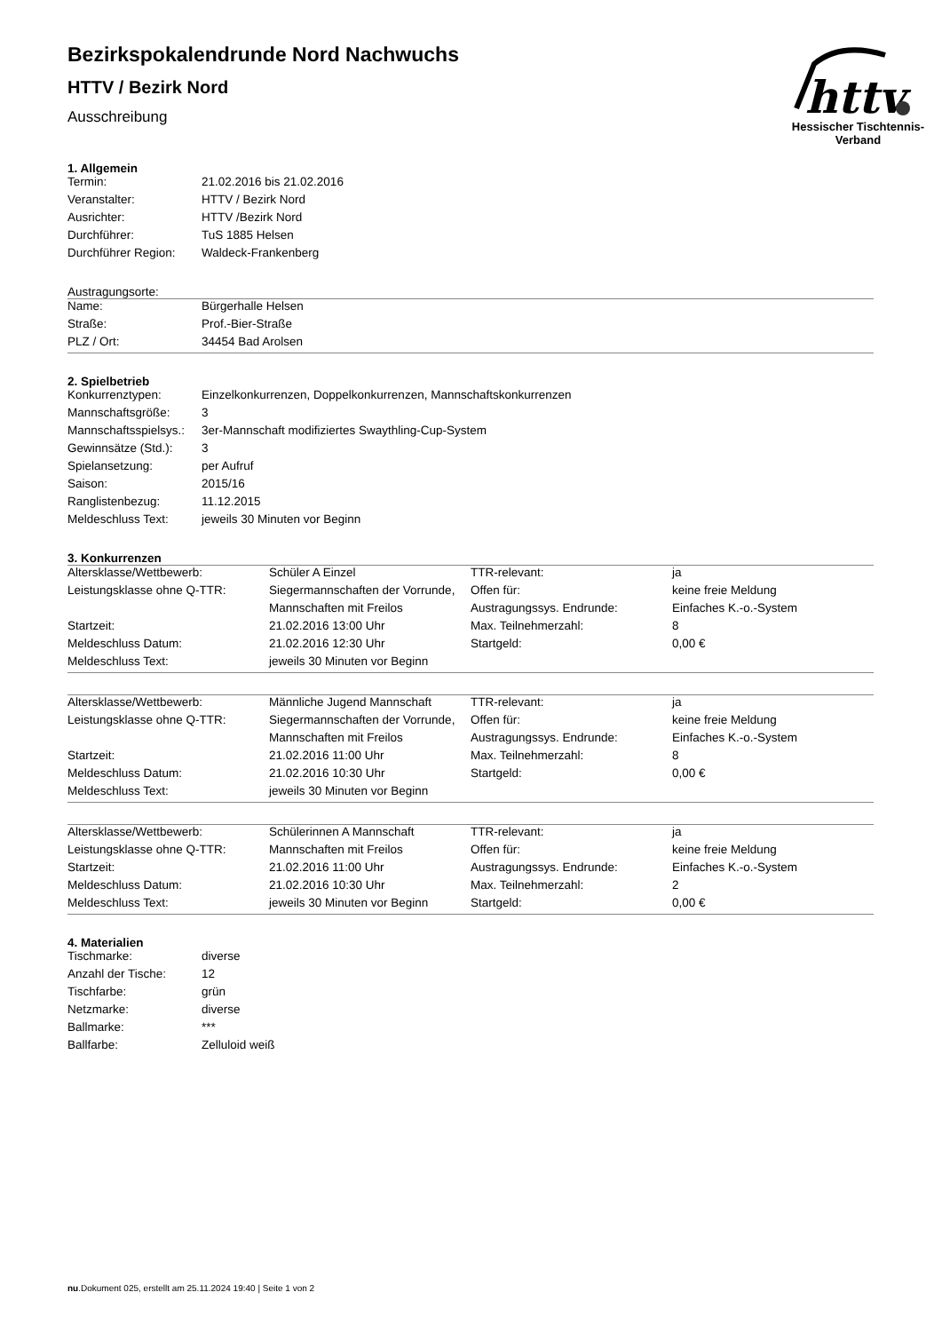httv
Hessischer Tischtennis-Verband
Bezirkspokalendrunde Nord Nachwuchs
HTTV / Bezirk Nord
Ausschreibung
1. Allgemein
| Termin: | 21.02.2016 bis 21.02.2016 |
| Veranstalter: | HTTV / Bezirk Nord |
| Ausrichter: | HTTV /Bezirk Nord |
| Durchführer: | TuS 1885 Helsen |
| Durchführer Region: | Waldeck-Frankenberg |
Austragungsorte:
| Name: | Bürgerhalle Helsen |
| Straße: | Prof.-Bier-Straße |
| PLZ / Ort: | 34454 Bad Arolsen |
2. Spielbetrieb
| Konkurrenztypen: | Einzelkonkurrenzen, Doppelkonkurrenzen, Mannschaftskonkurrenzen |
| Mannschaftsgröße: | 3 |
| Mannschaftsspielsys.: | 3er-Mannschaft modifiziertes Swaythling-Cup-System |
| Gewinnsätze (Std.): | 3 |
| Spielansetzung: | per Aufruf |
| Saison: | 2015/16 |
| Ranglistenbezug: | 11.12.2015 |
| Meldeschluss Text: | jeweils 30 Minuten vor Beginn |
3. Konkurrenzen
| Altersklasse/Wettbewerb: | Schüler A Einzel | TTR-relevant: | ja |
| Leistungsklasse ohne Q-TTR: | Siegermannschaften der Vorrunde, | Offen für: | keine freie Meldung |
| | Mannschaften mit Freilos | Austragungssys. Endrunde: | Einfaches K.-o.-System |
| Startzeit: | 21.02.2016 13:00 Uhr | Max. Teilnehmerzahl: | 8 |
| Meldeschluss Datum: | 21.02.2016 12:30 Uhr | Startgeld: | 0,00 € |
| Meldeschluss Text: | jeweils 30 Minuten vor Beginn | | |
| Altersklasse/Wettbewerb: | Männliche Jugend Mannschaft | TTR-relevant: | ja |
| Leistungsklasse ohne Q-TTR: | Siegermannschaften der Vorrunde, | Offen für: | keine freie Meldung |
| | Mannschaften mit Freilos | Austragungssys. Endrunde: | Einfaches K.-o.-System |
| Startzeit: | 21.02.2016 11:00 Uhr | Max. Teilnehmerzahl: | 8 |
| Meldeschluss Datum: | 21.02.2016 10:30 Uhr | Startgeld: | 0,00 € |
| Meldeschluss Text: | jeweils 30 Minuten vor Beginn | | |
| Altersklasse/Wettbewerb: | Schülerinnen A Mannschaft | TTR-relevant: | ja |
| Leistungsklasse ohne Q-TTR: | Mannschaften mit Freilos | Offen für: | keine freie Meldung |
| Startzeit: | 21.02.2016 11:00 Uhr | Austragungssys. Endrunde: | Einfaches K.-o.-System |
| Meldeschluss Datum: | 21.02.2016 10:30 Uhr | Max. Teilnehmerzahl: | 2 |
| Meldeschluss Text: | jeweils 30 Minuten vor Beginn | Startgeld: | 0,00 € |
4. Materialien
| Tischmarke: | diverse |
| Anzahl der Tische: | 12 |
| Tischfarbe: | grün |
| Netzmarke: | diverse |
| Ballmarke: | *** |
| Ballfarbe: | Zelluloid weiß |
nu.Dokument 025, erstellt am 25.11.2024 19:40 | Seite 1 von 2